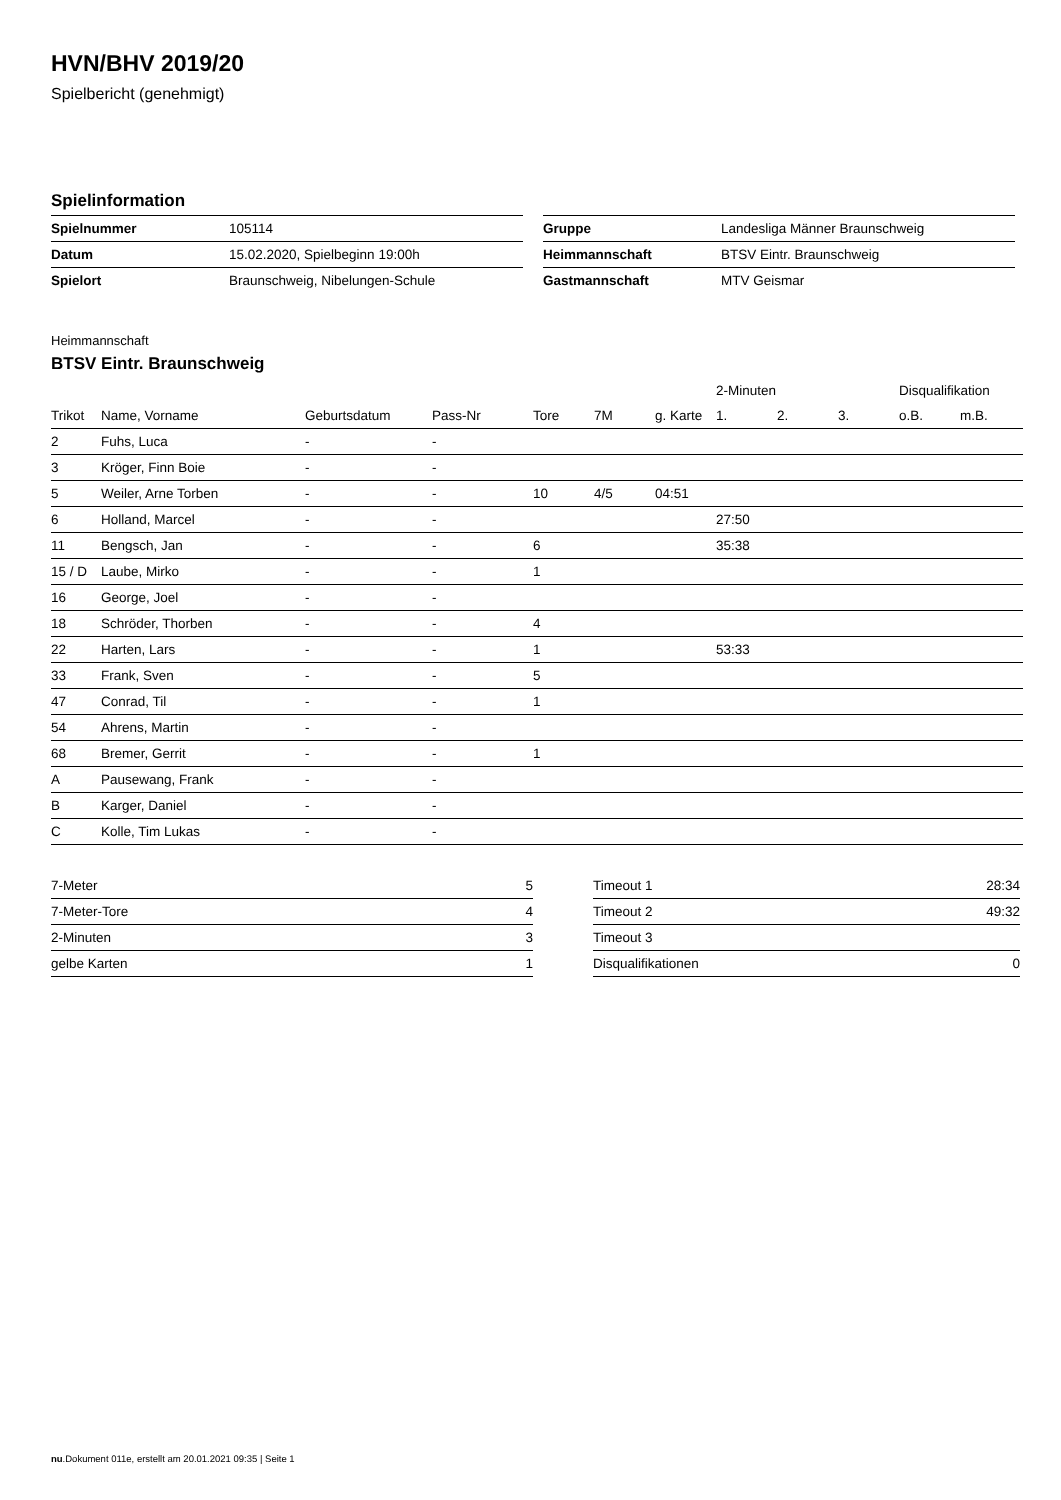HVN/BHV 2019/20
Spielbericht (genehmigt)
Spielinformation
| Spielnummer | 105114 |
| Datum | 15.02.2020, Spielbeginn 19:00h |
| Spielort | Braunschweig, Nibelungen-Schule |
| Gruppe | Landesliga Männer Braunschweig |
| Heimmannschaft | BTSV Eintr. Braunschweig |
| Gastmannschaft | MTV Geismar |
Heimmannschaft
BTSV Eintr. Braunschweig
| | | | | | | | 2-Minuten | | | Disqualifikation | |
| --- | --- | --- | --- | --- | --- | --- | --- | --- | --- | --- | --- |
| Trikot | Name, Vorname | Geburtsdatum | Pass-Nr | Tore | 7M | g. Karte | 1. | 2. | 3. | o.B. | m.B. |
| 2 | Fuhs, Luca | - | - | | | | | | | | |
| 3 | Kröger, Finn Boie | - | - | | | | | | | | |
| 5 | Weiler, Arne Torben | - | - | 10 | 4/5 | 04:51 | | | | | |
| 6 | Holland, Marcel | - | - | | | | 27:50 | | | | |
| 11 | Bengsch, Jan | - | - | 6 | | | 35:38 | | | | |
| 15 / D | Laube, Mirko | - | - | 1 | | | | | | | |
| 16 | George, Joel | - | - | | | | | | | | |
| 18 | Schröder, Thorben | - | - | 4 | | | | | | | |
| 22 | Harten, Lars | - | - | 1 | | | 53:33 | | | | |
| 33 | Frank, Sven | - | - | 5 | | | | | | | |
| 47 | Conrad, Til | - | - | 1 | | | | | | | |
| 54 | Ahrens, Martin | - | - | | | | | | | | |
| 68 | Bremer, Gerrit | - | - | 1 | | | | | | | |
| A | Pausewang, Frank | - | - | | | | | | | | |
| B | Karger, Daniel | - | - | | | | | | | | |
| C | Kolle, Tim Lukas | - | - | | | | | | | | |
| 7-Meter | 5 |
| 7-Meter-Tore | 4 |
| 2-Minuten | 3 |
| gelbe Karten | 1 |
| Timeout 1 | 28:34 |
| Timeout 2 | 49:32 |
| Timeout 3 | |
| Disqualifikationen | 0 |
nu.Dokument 011e, erstellt am 20.01.2021 09:35 | Seite 1